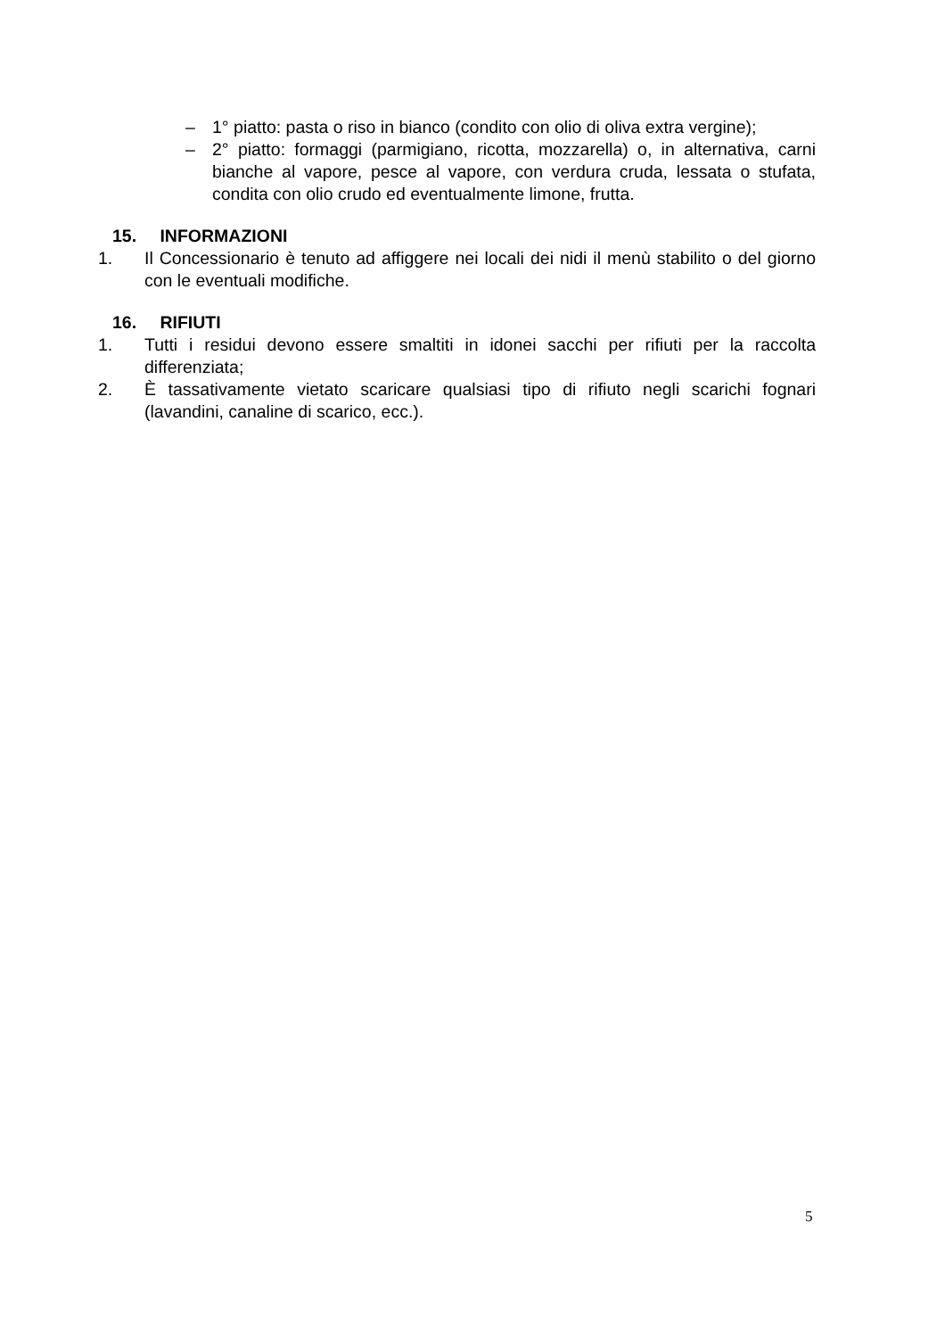– 1° piatto: pasta o riso in bianco (condito con olio di oliva extra vergine);
– 2° piatto: formaggi (parmigiano, ricotta, mozzarella) o, in alternativa, carni bianche al vapore, pesce al vapore, con verdura cruda, lessata o stufata, condita con olio crudo ed eventualmente limone, frutta.
15. INFORMAZIONI
1. Il Concessionario è tenuto ad affiggere nei locali dei nidi il menù stabilito o del giorno con le eventuali modifiche.
16. RIFIUTI
1. Tutti i residui devono essere smaltiti in idonei sacchi per rifiuti per la raccolta differenziata;
2. È tassativamente vietato scaricare qualsiasi tipo di rifiuto negli scarichi fognari (lavandini, canaline di scarico, ecc.).
5